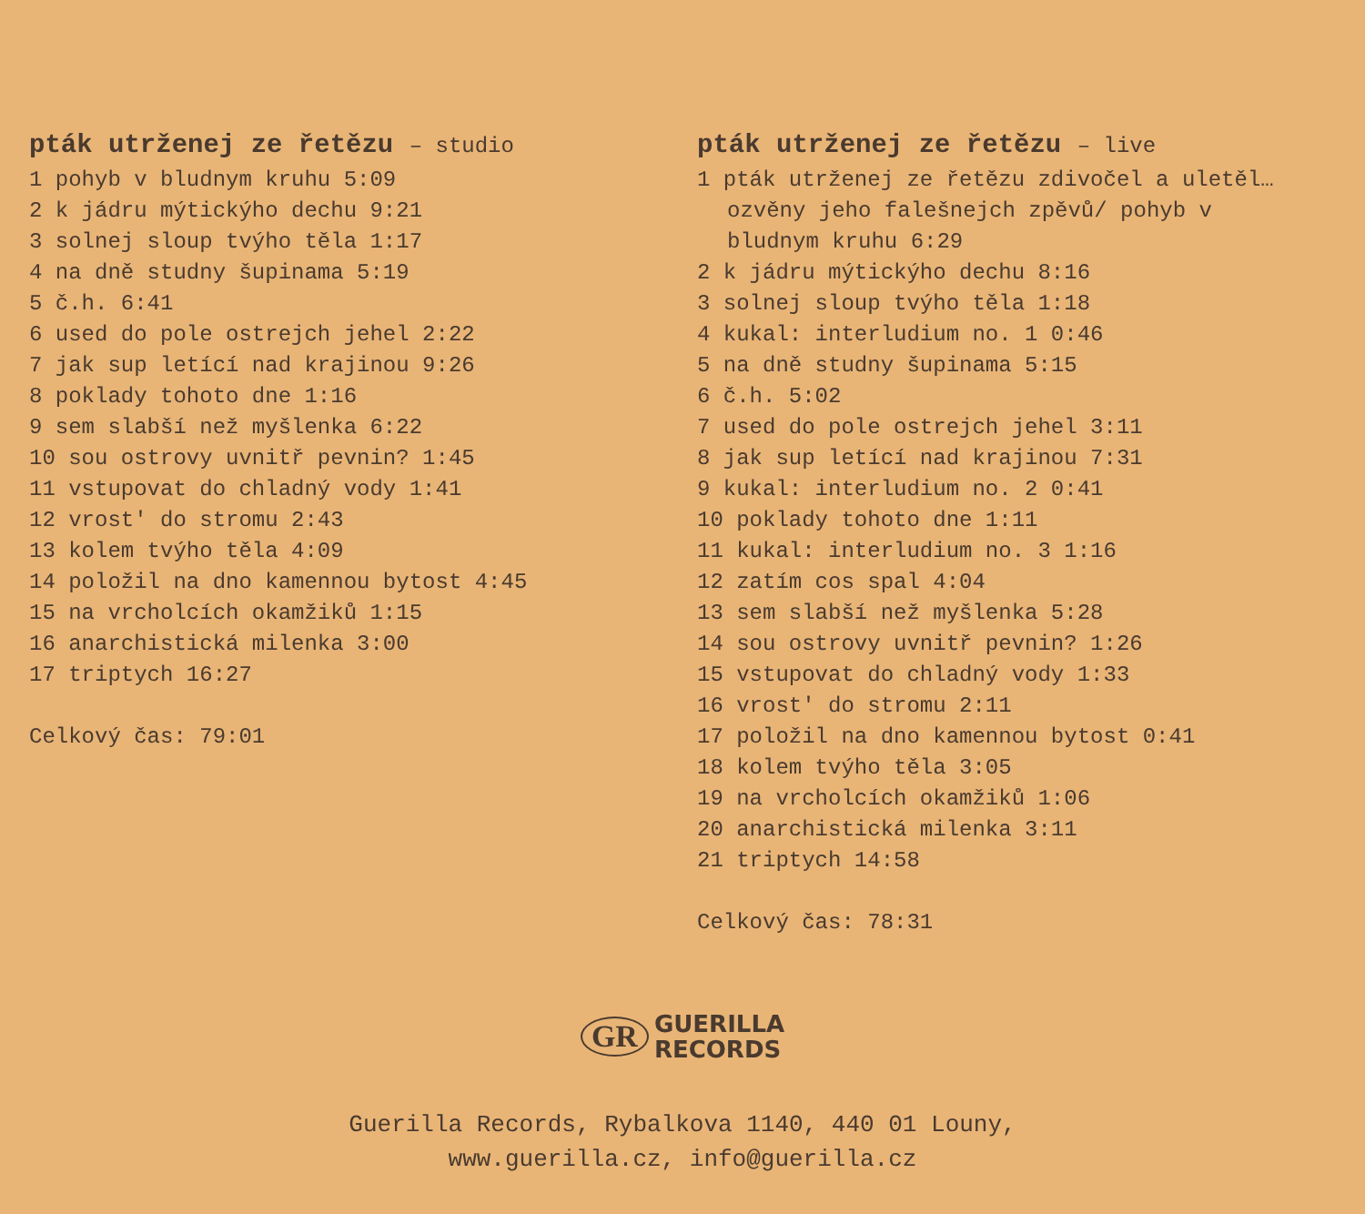pták utrženej ze řetězu – studio
1 pohyb v bludnym kruhu 5:09
2 k jádru mýtickýho dechu 9:21
3 solnej sloup tvýho těla 1:17
4 na dně studny šupinama 5:19
5 č.h. 6:41
6 used do pole ostrejch jehel 2:22
7 jak sup letící nad krajinou 9:26
8 poklady tohoto dne 1:16
9 sem slabší než myšlenka 6:22
10 sou ostrovy uvnitř pevnin? 1:45
11 vstupovat do chladný vody 1:41
12 vrost' do stromu 2:43
13 kolem tvýho těla 4:09
14 položil na dno kamennou bytost 4:45
15 na vrcholcích okamžiků 1:15
16 anarchistická milenka 3:00
17 triptych 16:27
Celkový čas: 79:01
pták utrženej ze řetězu – live
1 pták utrženej ze řetězu zdivočel a uletěl…
ozvěny jeho falešnejch zpěvů/ pohyb v
bludnym kruhu 6:29
2 k jádru mýtickýho dechu 8:16
3 solnej sloup tvýho těla 1:18
4 kukal: interludium no. 1 0:46
5 na dně studny šupinama 5:15
6 č.h. 5:02
7 used do pole ostrejch jehel 3:11
8 jak sup letící nad krajinou 7:31
9 kukal: interludium no. 2 0:41
10 poklady tohoto dne 1:11
11 kukal: interludium no. 3 1:16
12 zatím cos spal 4:04
13 sem slabší než myšlenka 5:28
14 sou ostrovy uvnitř pevnin? 1:26
15 vstupovat do chladný vody 1:33
16 vrost' do stromu 2:11
17 položil na dno kamennou bytost 0:41
18 kolem tvýho těla 3:05
19 na vrcholcích okamžiků 1:06
20 anarchistická milenka 3:11
21 triptych 14:58
Celkový čas: 78:31
GR
GUERILLA
RECORDS
Guerilla Records, Rybalkova 1140, 440 01 Louny,
www.guerilla.cz, info@guerilla.cz